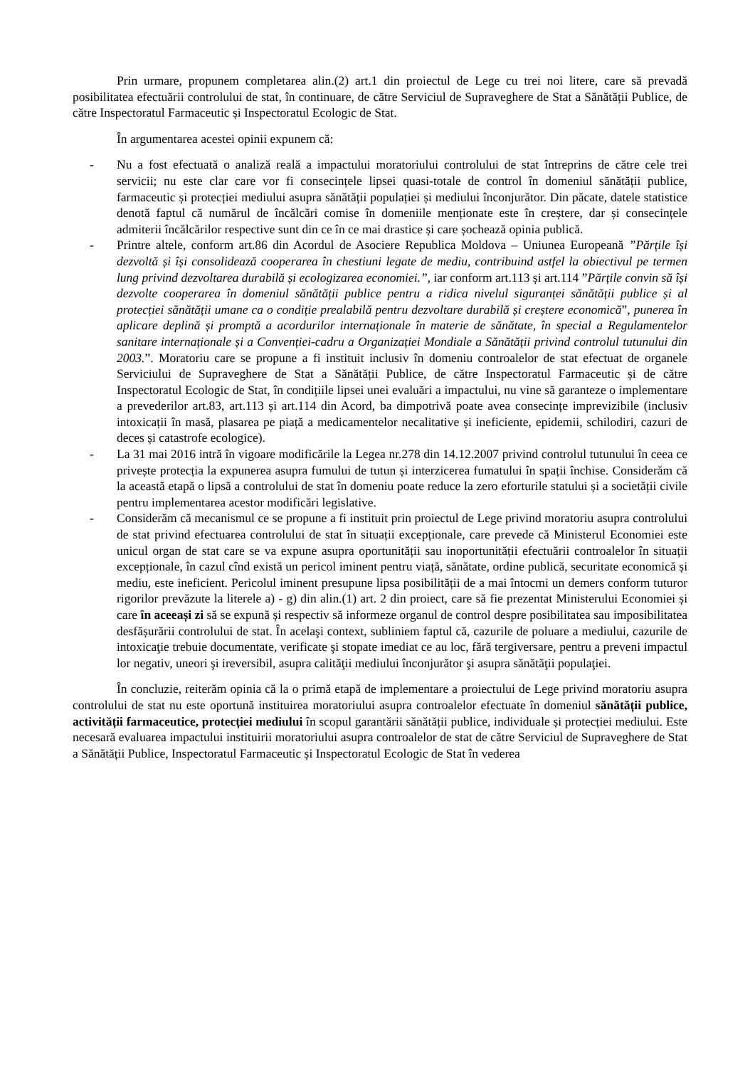Prin urmare, propunem completarea alin.(2) art.1 din proiectul de Lege cu trei noi litere, care să prevadă posibilitatea efectuării controlului de stat, în continuare, de către Serviciul de Supraveghere de Stat a Sănătății Publice, de către Inspectoratul Farmaceutic și Inspectoratul Ecologic de Stat.
În argumentarea acestei opinii expunem că:
- Nu a fost efectuată o analiză reală a impactului moratoriului controlului de stat întreprins de către cele trei servicii; nu este clar care vor fi consecințele lipsei quasi-totale de control în domeniul sănătății publice, farmaceutic și protecției mediului asupra sănătății populației și mediului înconjurător. Din păcate, datele statistice denotă faptul că numărul de încălcări comise în domeniile menționate este în creștere, dar și consecințele admiterii încălcărilor respective sunt din ce în ce mai drastice și care șochează opinia publică.
- Printre altele, conform art.86 din Acordul de Asociere Republica Moldova – Uniunea Europeană ”Părțile își dezvoltă și își consolidează cooperarea în chestiuni legate de mediu, contribuind astfel la obiectivul pe termen lung privind dezvoltarea durabilă și ecologizarea economiei.”, iar conform art.113 și art.114 ”Părțile convin să își dezvolte cooperarea în domeniul sănătății publice pentru a ridica nivelul siguranței sănătății publice și al protecției sănătății umane ca o condiție prealabilă pentru dezvoltare durabilă și creștere economică”, punerea în aplicare deplină și promptă a acordurilor internaționale în materie de sănătate, în special a Regulamentelor sanitare internaționale și a Convenției-cadru a Organizației Mondiale a Sănătății privind controlul tutunului din 2003.”. Moratoriu care se propune a fi instituit inclusiv în domeniu controalelor de stat efectuat de organele Serviciului de Supraveghere de Stat a Sănătății Publice, de către Inspectoratul Farmaceutic și de către Inspectoratul Ecologic de Stat, în condițiile lipsei unei evaluări a impactului, nu vine să garanteze o implementare a prevederilor art.83, art.113 și art.114 din Acord, ba dimpotrivă poate avea consecințe imprevizibile (inclusiv intoxicații în masă, plasarea pe piață a medicamentelor necalitative și ineficiente, epidemii, schilodiri, cazuri de deces și catastrofe ecologice).
- La 31 mai 2016 intră în vigoare modificările la Legea nr.278 din 14.12.2007 privind controlul tutunului în ceea ce privește protecția la expunerea asupra fumului de tutun și interzicerea fumatului în spații închise. Considerăm că la această etapă o lipsă a controlului de stat în domeniu poate reduce la zero eforturile statului și a societății civile pentru implementarea acestor modificări legislative.
- Considerăm că mecanismul ce se propune a fi instituit prin proiectul de Lege privind moratoriu asupra controlului de stat privind efectuarea controlului de stat în situații excepționale, care prevede că Ministerul Economiei este unicul organ de stat care se va expune asupra oportunității sau inoportunității efectuării controalelor în situații excepționale, în cazul cînd există un pericol iminent pentru viață, sănătate, ordine publică, securitate economică și mediu, este ineficient. Pericolul iminent presupune lipsa posibilității de a mai întocmi un demers conform tuturor rigorilor prevăzute la literele a) - g) din alin.(1) art. 2 din proiect, care să fie prezentat Ministerului Economiei și care în aceeași zi să se expună și respectiv să informeze organul de control despre posibilitatea sau imposibilitatea desfășurării controlului de stat. În acelaşi context, subliniem faptul că, cazurile de poluare a mediului, cazurile de intoxicaţie trebuie documentate, verificate şi stopate imediat ce au loc, fără tergiversare, pentru a preveni impactul lor negativ, uneori şi ireversibil, asupra calităţii mediului înconjurător şi asupra sănătăţii populaţiei.
În concluzie, reiterăm opinia că la o primă etapă de implementare a proiectului de Lege privind moratoriu asupra controlului de stat nu este oportună instituirea moratoriului asupra controalelor efectuate în domeniul sănătății publice, activității farmaceutice, protecției mediului în scopul garantării sănătății publice, individuale și protecției mediului. Este necesară evaluarea impactului instituirii moratoriului asupra controalelor de stat de către Serviciul de Supraveghere de Stat a Sănătății Publice, Inspectoratul Farmaceutic și Inspectoratul Ecologic de Stat în vederea